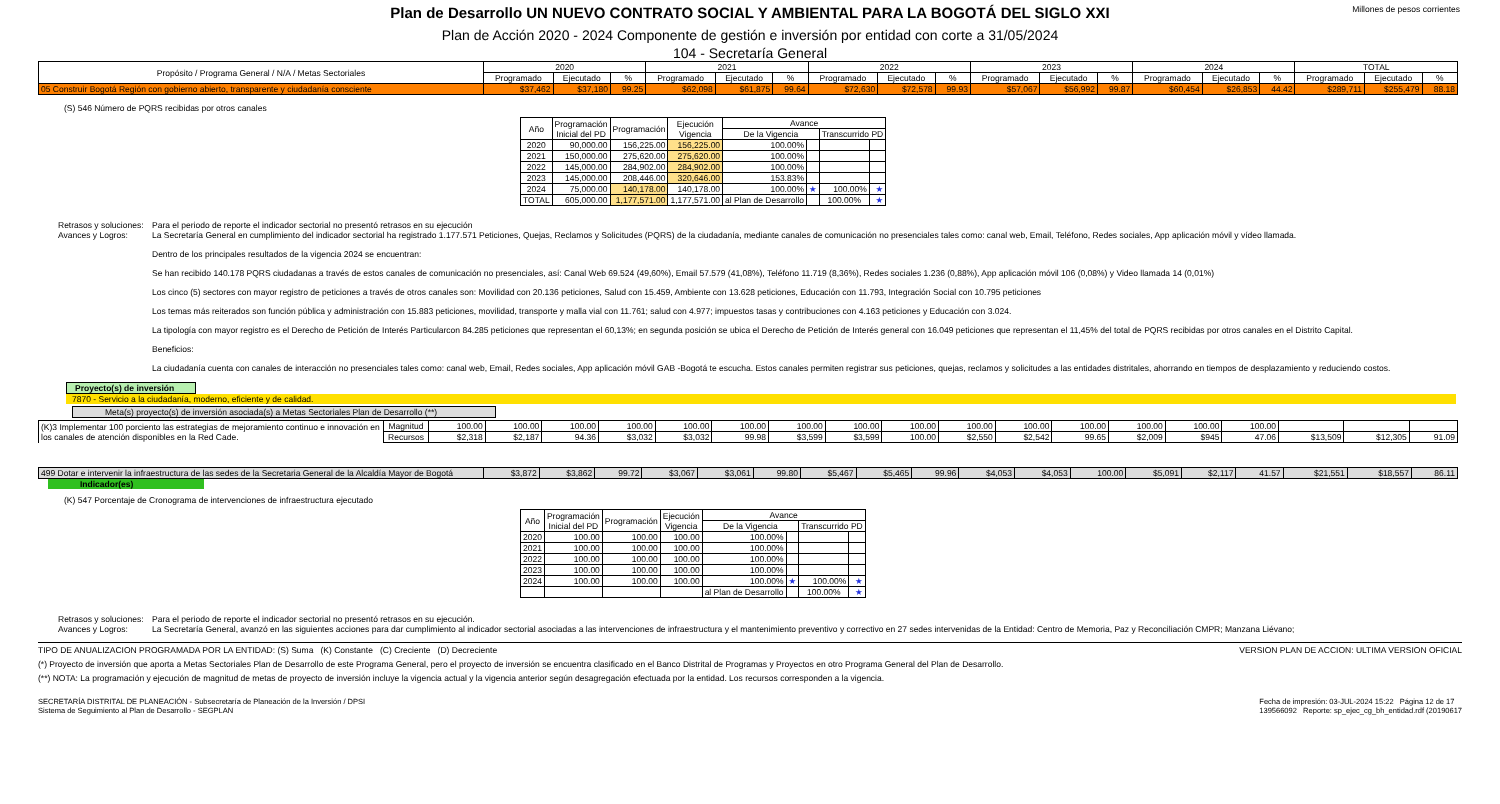Plan de Desarrollo UN NUEVO CONTRATO SOCIAL Y AMBIENTAL PARA LA BOGOTÁ DEL SIGLO XXI
Millones de pesos corrientes
Plan de Acción 2020 - 2024 Componente de gestión e inversión por entidad con corte a 31/05/2024
104 - Secretaría General
| Propósito / Programa General / N/A / Metas Sectoriales | 2020 | | | 2021 | | | 2022 | | | 2023 | | | 2024 | | | TOTAL | | |
| --- | --- | --- | --- | --- | --- | --- | --- | --- | --- | --- | --- | --- | --- | --- | --- | --- | --- | --- |
| | Programado | Ejecutado | % | Programado | Ejecutado | % | Programado | Ejecutado | % | Programado | Ejecutado | % | Programado | Ejecutado | % | Programado | Ejecutado | % |
| 05 Construir Bogotá Región con gobierno abierto, transparente y ciudadanía consciente | $37,462 | $37,180 | 99.25 | $62,098 | $61,875 | 99.64 | $72,630 | $72,578 | 99.93 | $57,067 | $56,992 | 99.87 | $60,454 | $26,853 | 44.42 | $289,711 | $255,479 | 88.18 |
(S) 546 Número de PQRS recibidas por otros canales
| Año | Programación Inicial del PD | Programación | Ejecución Vigencia | Avance | | | |
| | | | | De la Vigencia | | Transcurrido PD | |
| 2020 | 90,000.00 | 156,225.00 | 156,225.00 | 100.00% | | | |
| 2021 | 150,000.00 | 275,620.00 | 275,620.00 | 100.00% | | | |
| 2022 | 145,000.00 | 284,902.00 | 284,902.00 | 100.00% | | | |
| 2023 | 145,000.00 | 208,446.00 | 320,646.00 | 153.83% | | | |
| 2024 | 75,000.00 | 140,178.00 | 140,178.00 | 100.00% | ★ | 100.00% | ★ |
| TOTAL | 605,000.00 | 1,177,571.00 | 1,177,571.00 | al Plan de Desarrollo | | 100.00% | ★ |
Retrasos y soluciones: Para el periodo de reporte el indicador sectorial no presentó retrasos en su ejecución
Avances y Logros: La Secretaría General en cumplimiento del indicador sectorial ha registrado 1.177.571 Peticiones, Quejas, Reclamos y Solicitudes (PQRS) de la ciudadanía, mediante canales de comunicación no presenciales tales como: canal web, Email, Teléfono, Redes sociales, App aplicación móvil y vídeo llamada.
Dentro de los principales resultados de la vigencia 2024 se encuentran:
Se han recibido 140.178 PQRS ciudadanas a través de estos canales de comunicación no presenciales, así: Canal Web 69.524 (49,60%), Email 57.579 (41,08%), Teléfono 11.719 (8,36%), Redes sociales 1.236 (0,88%), App aplicación móvil 106 (0,08%) y Video llamada 14 (0,01%)
Los cinco (5) sectores con mayor registro de peticiones a través de otros canales son: Movilidad con 20.136 peticiones, Salud con 15.459, Ambiente con 13.628 peticiones, Educación con 11.793, Integración Social con 10.795 peticiones
Los temas más reiterados son función pública y administración con 15.883 peticiones, movilidad, transporte y malla vial con 11.761; salud con 4.977; impuestos tasas y contribuciones con 4.163 peticiones y Educación con 3.024.
La tipología con mayor registro es el Derecho de Petición de Interés Particularcon 84.285 peticiones que representan el 60,13%; en segunda posición se ubica el Derecho de Petición de Interés general con 16.049 peticiones que representan el 11,45% del total de PQRS recibidas por otros canales en el Distrito Capital.
Beneficios:
La ciudadanía cuenta con canales de interacción no presenciales tales como: canal web, Email, Redes sociales, App aplicación móvil GAB -Bogotá te escucha. Estos canales permiten registrar sus peticiones, quejas, reclamos y solicitudes a las entidades distritales, ahorrando en tiempos de desplazamiento y reduciendo costos.
Proyecto(s) de inversión
7870 - Servicio a la ciudadanía, moderno, eficiente y de calidad.
Meta(s) proyecto(s) de inversión asociada(s) a Metas Sectoriales Plan de Desarrollo (**)
| (K)3 Implementar 100 porciento las estrategias de mejoramiento continuo e innovación en los canales de atención disponibles en la Red Cade. | Magnitud | 100.00 | 100.00 | 100.00 | 100.00 | 100.00 | 100.00 | 100.00 | 100.00 | 100.00 | 100.00 | 100.00 | 100.00 | 100.00 | 100.00 | 100.00 | | | |
| | Recursos | $2,318 | $2,187 | 94.36 | $3,032 | $3,032 | 99.98 | $3,599 | $3,599 | 100.00 | $2,550 | $2,542 | 99.65 | $2,009 | $945 | 47.06 | $13,509 | $12,305 | 91.09 |
| 499 Dotar e intervenir la infraestructura de las sedes de la Secretaria General de la Alcaldía Mayor de Bogotá | $3,872 | $3,862 | 99.72 | $3,067 | $3,061 | 99.80 | $5,467 | $5,465 | 99.96 | $4,053 | $4,053 | 100.00 | $5,091 | $2,117 | 41.57 | $21,551 | $18,557 | 86.11 |
Indicador(es)
(K) 547 Porcentaje de Cronograma de intervenciones de infraestructura ejecutado
| Año | Programación Inicial del PD | Programación | Ejecución Vigencia | Avance | | | |
| | | | | De la Vigencia | | Transcurrido PD | |
| 2020 | 100.00 | 100.00 | 100.00 | 100.00% | | | |
| 2021 | 100.00 | 100.00 | 100.00 | 100.00% | | | |
| 2022 | 100.00 | 100.00 | 100.00 | 100.00% | | | |
| 2023 | 100.00 | 100.00 | 100.00 | 100.00% | | | |
| 2024 | 100.00 | 100.00 | 100.00 | 100.00% | ★ | 100.00% | ★ |
| | | | | al Plan de Desarrollo | | 100.00% | ★ |
Retrasos y soluciones: Para el periodo de reporte el indicador sectorial no presentó retrasos en su ejecución.
Avances y Logros: La Secretaría General, avanzó en las siguientes acciones para dar cumplimiento al indicador sectorial asociadas a las intervenciones de infraestructura y el mantenimiento preventivo y correctivo en 27 sedes intervenidas de la Entidad: Centro de Memoria, Paz y Reconciliación CMPR; Manzana Liévano;
TIPO DE ANUALIZACION PROGRAMADA POR LA ENTIDAD: (S) Suma (K) Constante (C) Creciente (D) Decreciente VERSION PLAN DE ACCION: ULTIMA VERSION OFICIAL
(*) Proyecto de inversión que aporta a Metas Sectoriales Plan de Desarrollo de este Programa General, pero el proyecto de inversión se encuentra clasificado en el Banco Distrital de Programas y Proyectos en otro Programa General del Plan de Desarrollo.
(**) NOTA: La programación y ejecución de magnitud de metas de proyecto de inversión incluye la vigencia actual y la vigencia anterior según desagregación efectuada por la entidad. Los recursos corresponden a la vigencia.
SECRETARÍA DISTRITAL DE PLANEACIÓN - Subsecretaría de Planeación de la Inversión / DPSI
Sistema de Seguimiento al Plan de Desarrollo - SEGPLAN Fecha de impresión: 03-JUL-2024 15:22 Página 12 de 17
139566092 Reporte: sp_ejec_cg_bh_entidad.rdf (20190617